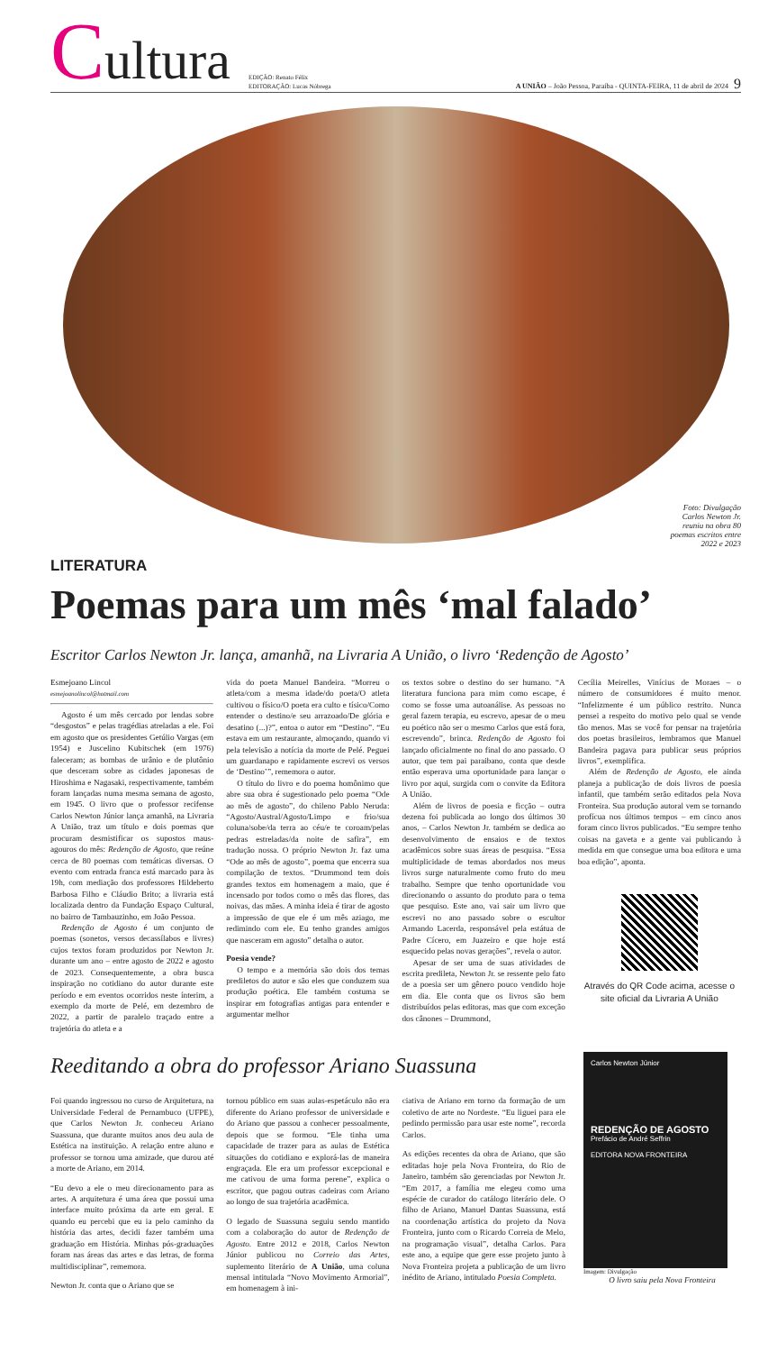Cultura
EDIÇÃO: Renato Félix
EDITORAÇÃO: Lucas Nóbrega
A UNIÃO – João Pessoa, Paraíba - QUINTA-FEIRA, 11 de abril de 2024 9
Foto: Divulgação
Carlos Newton Jr.
reuniu na obra 80
poemas escritos entre
2022 e 2023
LITERATURA
Poemas para um mês ‘mal falado’
Escritor Carlos Newton Jr. lança, amanhã, na Livraria A União, o livro ‘Redenção de Agosto’
Esmejoano Lincol
esmejoanolincol@hotmail.com
Agosto é um mês cercado por lendas sobre “desgostos” e pelas tragédias atreladas a ele. Foi em agosto que os presidentes Getúlio Vargas (em 1954) e Juscelino Kubitschek (em 1976) faleceram; as bombas de urânio e de plutônio que desceram sobre as cidades japonesas de Hiroshima e Nagasaki, respectivamente, também foram lançadas numa mesma semana de agosto, em 1945. O livro que o professor recifense Carlos Newton Júnior lança amanhã, na Livraria A União, traz um título e dois poemas que procuram desmistificar os supostos maus-agouros do mês: Redenção de Agosto, que reúne cerca de 80 poemas com temáticas diversas. O evento com entrada franca está marcado para às 19h, com mediação dos professores Hildeberto Barbosa Filho e Cláudio Brito; a livraria está localizada dentro da Fundação Espaço Cultural, no bairro de Tambauzinho, em João Pessoa.
Redenção de Agosto é um conjunto de poemas (sonetos, versos decassílabos e livres) cujos textos foram produzidos por Newton Jr. durante um ano – entre agosto de 2022 e agosto de 2023. Consequentemente, a obra busca inspiração no cotidiano do autor durante este período e em eventos ocorridos neste ínterim, a exemplo da morte de Pelé, em dezembro de 2022, a partir de paralelo traçado entre a trajetória do atleta e a
vida do poeta Manuel Bandeira. “Morreu o atleta/com a mesma idade/do poeta/O atleta cultivou o físico/O poeta era culto e tísico/Como entender o destino/e seu arrazoado/De glória e desatino (...)?”, entoa o autor em “Destino”. “Eu estava em um restaurante, almoçando, quando vi pela televisão a notícia da morte de Pelé. Peguei um guardanapo e rapidamente escrevi os versos de ‘Destino’”, rememora o autor.
O título do livro e do poema homônimo que abre sua obra é sugestionado pelo poema “Ode ao mês de agosto”, do chileno Pablo Neruda: “Agosto/Austral/Agosto/Limpo e frio/sua coluna/sobe/da terra ao céu/e te coroam/pelas pedras estreladas/da noite de safira”, em tradução nossa. O próprio Newton Jr. faz uma “Ode ao mês de agosto”, poema que encerra sua compilação de textos. “Drummond tem dois grandes textos em homenagem a maio, que é incensado por todos como o mês das flores, das noivas, das mães. A minha ideia é tirar de agosto a impressão de que ele é um mês aziago, me redimindo com ele. Eu tenho grandes amigos que nasceram em agosto” detalha o autor.
Poesia vende?
O tempo e a memória são dois dos temas prediletos do autor e são eles que conduzem sua produção poética. Ele também costuma se inspirar em fotografias antigas para entender e argumentar melhor
os textos sobre o destino do ser humano. “A literatura funciona para mim como escape, é como se fosse uma autoanálise. As pessoas no geral fazem terapia, eu escrevo, apesar de o meu eu poético não ser o mesmo Carlos que está fora, escrevendo”, brinca. Redenção de Agosto foi lançado oficialmente no final do ano passado. O autor, que tem pai paraibano, conta que desde então esperava uma oportunidade para lançar o livro por aqui, surgida com o convite da Editora A União.
Além de livros de poesia e ficção – outra dezena foi publicada ao longo dos últimos 30 anos, – Carlos Newton Jr. também se dedica ao desenvolvimento de ensaios e de textos acadêmicos sobre suas áreas de pesquisa. “Essa multiplicidade de temas abordados nos meus livros surge naturalmente como fruto do meu trabalho. Sempre que tenho oportunidade vou direcionando o assunto do produto para o tema que pesquiso. Este ano, vai sair um livro que escrevi no ano passado sobre o escultor Armando Lacerda, responsável pela estátua de Padre Cícero, em Juazeiro e que hoje está esquecido pelas novas gerações”, revela o autor.
Apesar de ser uma de suas atividades de escrita predileta, Newton Jr. se ressente pelo fato de a poesia ser um gênero pouco vendido hoje em dia. Ele conta que os livros são bem distribuídos pelas editoras, mas que com exceção dos cânones – Drummond,
Cecília Meirelles, Vinícius de Moraes – o número de consumidores é muito menor. “Infelizmente é um público restrito. Nunca pensei a respeito do motivo pelo qual se vende tão menos. Mas se você for pensar na trajetória dos poetas brasileiros, lembramos que Manuel Bandeira pagava para publicar seus próprios livros”, exemplifica.
Além de Redenção de Agosto, ele ainda planeja a publicação de dois livros de poesia infantil, que também serão editados pela Nova Fronteira. Sua produção autoral vem se tornando profícua nos últimos tempos – em cinco anos foram cinco livros publicados. “Eu sempre tenho coisas na gaveta e a gente vai publicando à medida em que consegue uma boa editora e uma boa edição”, aponta.
Através do QR Code acima, acesse o site oficial da Livraria A União
Reeditando a obra do professor Ariano Suassuna
Foi quando ingressou no curso de Arquitetura, na Universidade Federal de Pernambuco (UFPE), que Carlos Newton Jr. conheceu Ariano Suassuna, que durante muitos anos deu aula de Estética na instituição. A relação entre aluno e professor se tornou uma amizade, que durou até a morte de Ariano, em 2014.
“Eu devo a ele o meu direcionamento para as artes. A arquitetura é uma área que possui uma interface muito próxima da arte em geral. E quando eu percebi que eu ia pelo caminho da história das artes, decidi fazer também uma graduação em História. Minhas pós-graduações foram nas áreas das artes e das letras, de forma multidisciplinar”, rememora.
Newton Jr. conta que o Ariano que se
tornou público em suas aulas-espetáculo não era diferente do Ariano professor de universidade e do Ariano que passou a conhecer pessoalmente, depois que se formou. “Ele tinha uma capacidade de trazer para as aulas de Estética situações do cotidiano e explorá-las de maneira engraçada. Ele era um professor excepcional e me cativou de uma forma perene”, explica o escritor, que pagou outras cadeiras com Ariano ao longo de sua trajetória acadêmica.
O legado de Suassuna seguiu sendo mantido com a colaboração do autor de Redenção de Agosto. Entre 2012 e 2018, Carlos Newton Júnior publicou no Correio das Artes, suplemento literário de A União, uma coluna mensal intitulada “Novo Movimento Armorial”, em homenagem à ini-
ciativa de Ariano em torno da formação de um coletivo de arte no Nordeste. “Eu liguei para ele pedindo permissão para usar este nome”, recorda Carlos.
As edições recentes da obra de Ariano, que são editadas hoje pela Nova Fronteira, do Rio de Janeiro, também são gerenciadas por Newton Jr. “Em 2017, a família me elegeu como uma espécie de curador do catálogo literário dele. O filho de Ariano, Manuel Dantas Suassuna, está na coordenação artística do projeto da Nova Fronteira, junto com o Ricardo Correia de Melo, na programação visual”, detalha Carlos. Para este ano, a equipe que gere esse projeto junto à Nova Fronteira projeta a publicação de um livro inédito de Ariano, intitulado Poesia Completa.
Carlos Newton Júnior
REDENÇÃO DE AGOSTO
Prefácio de André Seffrin
EDITORA NOVA FRONTEIRA
Imagem: Divulgação
O livro saiu pela Nova Fronteira